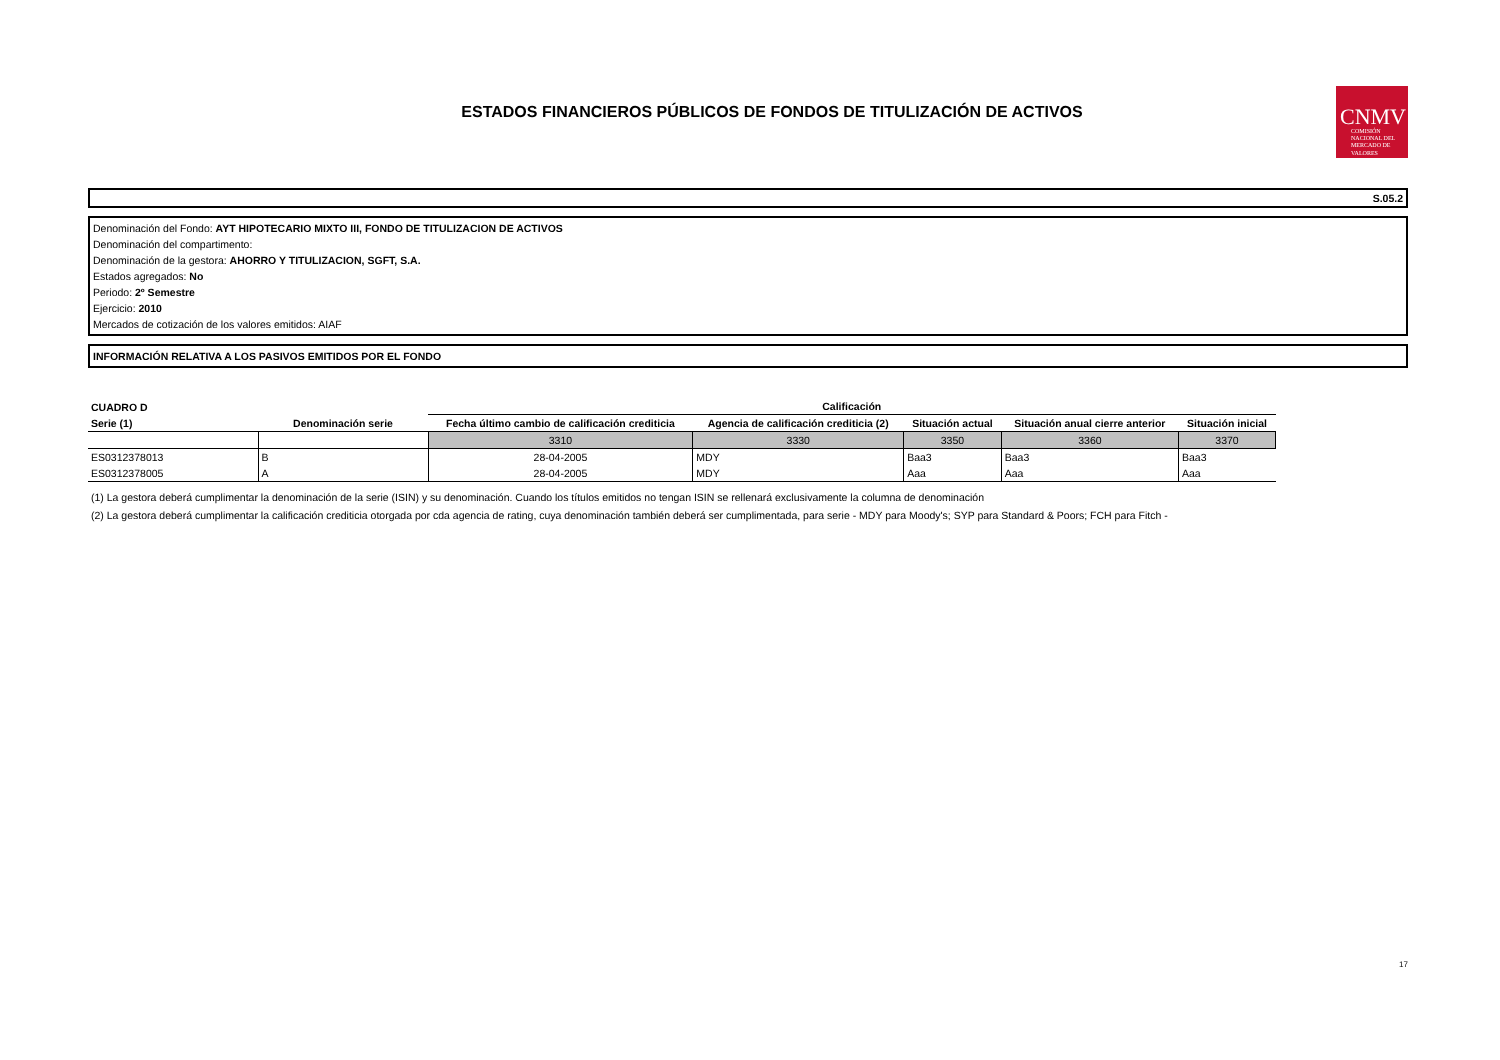ESTADOS FINANCIEROS PÚBLICOS DE FONDOS DE TITULIZACIÓN DE ACTIVOS
CNMV
COMISIÓN NACIONAL DEL MERCADO DE VALORES
S.05.2
Denominación del Fondo: AYT HIPOTECARIO MIXTO III, FONDO DE TITULIZACION DE ACTIVOS
Denominación del compartimento:
Denominación de la gestora: AHORRO Y TITULIZACION, SGFT, S.A.
Estados agregados: No
Periodo: 2º Semestre
Ejercicio: 2010
Mercados de cotización de los valores emitidos: AIAF
INFORMACIÓN RELATIVA A LOS PASIVOS EMITIDOS POR EL FONDO
| CUADRO D | | Calificación | | | | |
| --- | --- | --- | --- | --- | --- | --- |
| Serie (1) | Denominación serie | Fecha último cambio de calificación crediticia | Agencia de calificación crediticia (2) | Situación actual | Situación anual cierre anterior | Situación inicial |
| | | 3310 | 3330 | 3350 | 3360 | 3370 |
| ES0312378013 | B | 28-04-2005 | MDY | Baa3 | Baa3 | Baa3 |
| ES0312378005 | A | 28-04-2005 | MDY | Aaa | Aaa | Aaa |
(1) La gestora deberá cumplimentar la denominación de la serie (ISIN) y su denominación. Cuando los títulos emitidos no tengan ISIN se rellenará exclusivamente la columna de denominación
(2) La gestora deberá cumplimentar la calificación crediticia otorgada por cda agencia de rating, cuya denominación también deberá ser cumplimentada, para serie - MDY para Moody's; SYP para Standard & Poors; FCH para Fitch -
17